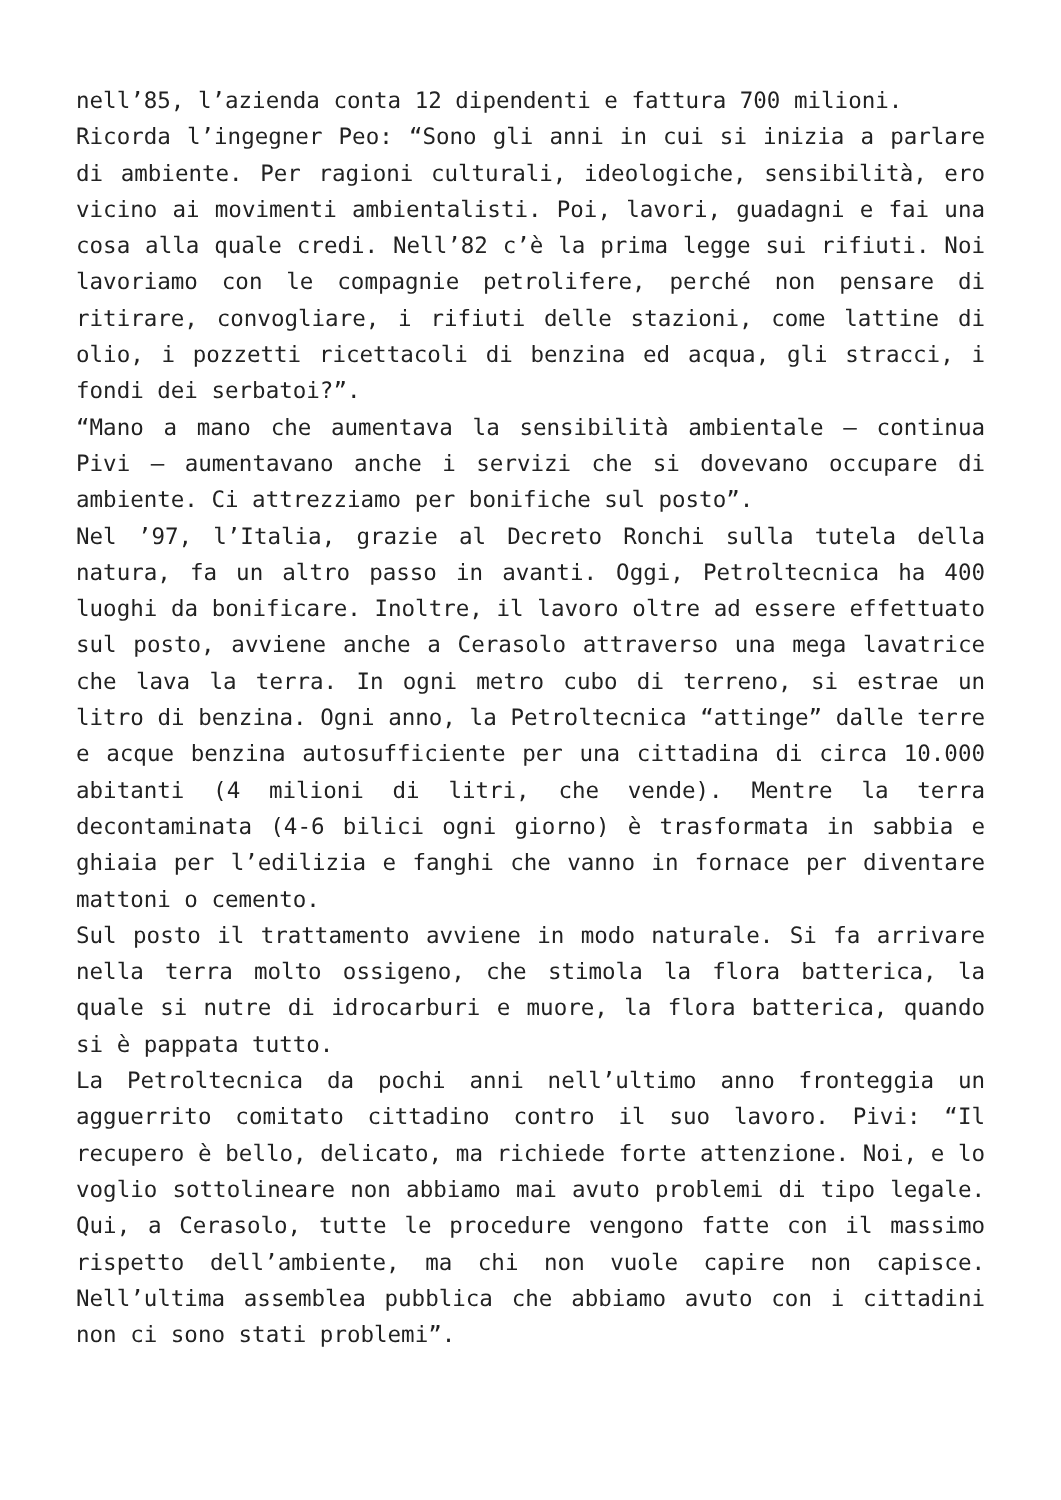nell’85, l’azienda conta 12 dipendenti e fattura 700 milioni.
Ricorda l’ingegner Peo: “Sono gli anni in cui si inizia a parlare di ambiente. Per ragioni culturali, ideologiche, sensibilità, ero vicino ai movimenti ambientalisti. Poi, lavori, guadagni e fai una cosa alla quale credi. Nell’82 c’è la prima legge sui rifiuti. Noi lavoriamo con le compagnie petrolifere, perché non pensare di ritirare, convogliare, i rifiuti delle stazioni, come lattine di olio, i pozzetti ricettacoli di benzina ed acqua, gli stracci, i fondi dei serbatoi?”.
“Mano a mano che aumentava la sensibilità ambientale – continua Pivi – aumentavano anche i servizi che si dovevano occupare di ambiente. Ci attrezziamo per bonifiche sul posto”.
Nel ’97, l’Italia, grazie al Decreto Ronchi sulla tutela della natura, fa un altro passo in avanti. Oggi, Petroltecnica ha 400 luoghi da bonificare. Inoltre, il lavoro oltre ad essere effettuato sul posto, avviene anche a Cerasolo attraverso una mega lavatrice che lava la terra. In ogni metro cubo di terreno, si estrae un litro di benzina. Ogni anno, la Petroltecnica “attinge” dalle terre e acque benzina autosufficiente per una cittadina di circa 10.000 abitanti (4 milioni di litri, che vende). Mentre la terra decontaminata (4-6 bilici ogni giorno) è trasformata in sabbia e ghiaia per l’edilizia e fanghi che vanno in fornace per diventare mattoni o cemento.
Sul posto il trattamento avviene in modo naturale. Si fa arrivare nella terra molto ossigeno, che stimola la flora batterica, la quale si nutre di idrocarburi e muore, la flora batterica, quando si è pappata tutto.
La Petroltecnica da pochi anni nell’ultimo anno fronteggia un agguerrito comitato cittadino contro il suo lavoro. Pivi: “Il recupero è bello, delicato, ma richiede forte attenzione. Noi, e lo voglio sottolineare non abbiamo mai avuto problemi di tipo legale. Qui, a Cerasolo, tutte le procedure vengono fatte con il massimo rispetto dell’ambiente, ma chi non vuole capire non capisce. Nell’ultima assemblea pubblica che abbiamo avuto con i cittadini non ci sono stati problemi”.